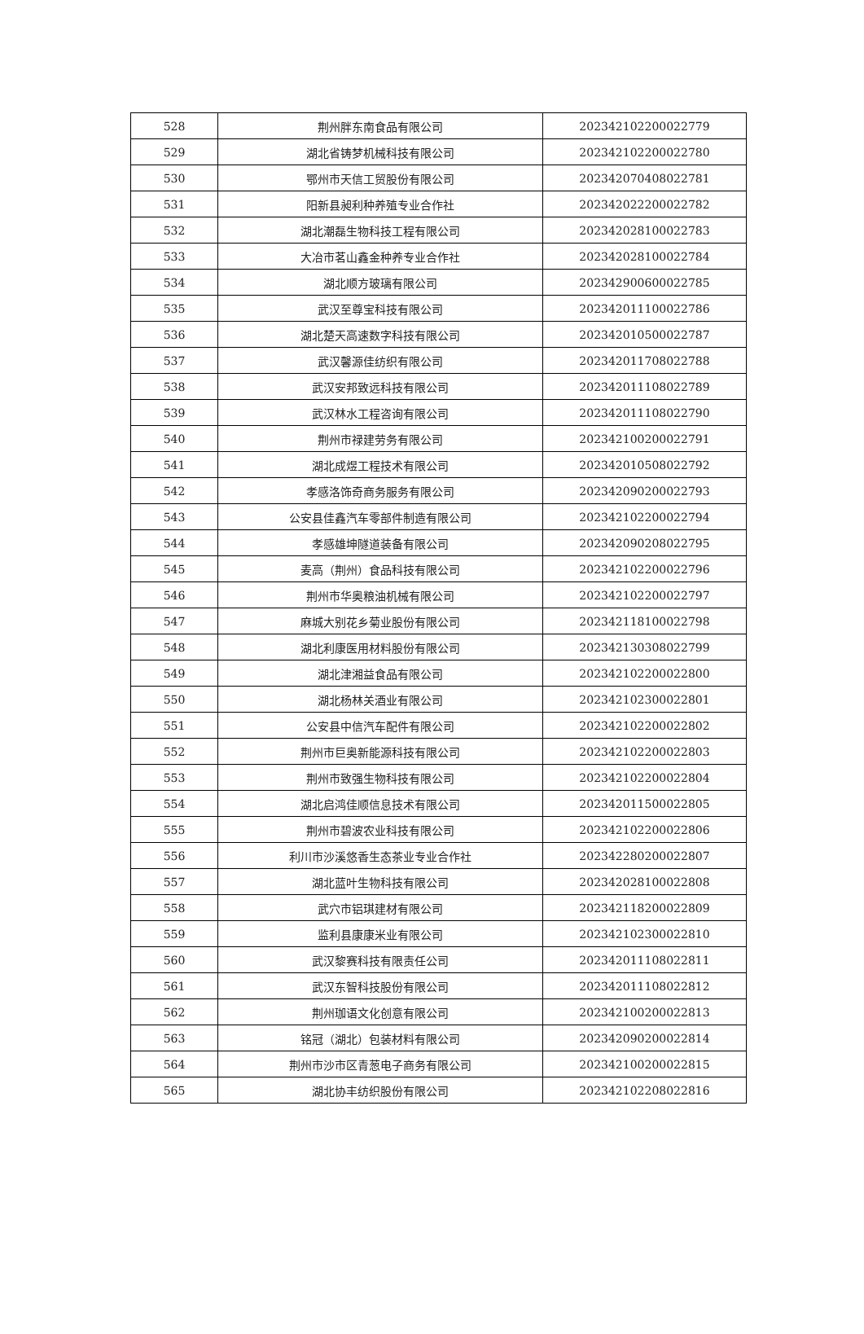| 528 | 荆州胖东南食品有限公司 | 202342102200022779 |
| 529 | 湖北省铸梦机械科技有限公司 | 202342102200022780 |
| 530 | 鄂州市天信工贸股份有限公司 | 202342070408022781 |
| 531 | 阳新县昶利种养殖专业合作社 | 202342022200022782 |
| 532 | 湖北潮磊生物科技工程有限公司 | 202342028100022783 |
| 533 | 大冶市茗山鑫金种养专业合作社 | 202342028100022784 |
| 534 | 湖北顺方玻璃有限公司 | 202342900600022785 |
| 535 | 武汉至尊宝科技有限公司 | 202342011100022786 |
| 536 | 湖北楚天高速数字科技有限公司 | 202342010500022787 |
| 537 | 武汉馨源佳纺织有限公司 | 202342011708022788 |
| 538 | 武汉安邦致远科技有限公司 | 202342011108022789 |
| 539 | 武汉林水工程咨询有限公司 | 202342011108022790 |
| 540 | 荆州市禄建劳务有限公司 | 202342100200022791 |
| 541 | 湖北成煜工程技术有限公司 | 202342010508022792 |
| 542 | 孝感洛饰奇商务服务有限公司 | 202342090200022793 |
| 543 | 公安县佳鑫汽车零部件制造有限公司 | 202342102200022794 |
| 544 | 孝感雄坤隧道装备有限公司 | 202342090208022795 |
| 545 | 麦高（荆州）食品科技有限公司 | 202342102200022796 |
| 546 | 荆州市华奥粮油机械有限公司 | 202342102200022797 |
| 547 | 麻城大别花乡菊业股份有限公司 | 202342118100022798 |
| 548 | 湖北利康医用材料股份有限公司 | 202342130308022799 |
| 549 | 湖北津湘益食品有限公司 | 202342102200022800 |
| 550 | 湖北杨林关酒业有限公司 | 202342102300022801 |
| 551 | 公安县中信汽车配件有限公司 | 202342102200022802 |
| 552 | 荆州市巨奥新能源科技有限公司 | 202342102200022803 |
| 553 | 荆州市致强生物科技有限公司 | 202342102200022804 |
| 554 | 湖北启鸿佳顺信息技术有限公司 | 202342011500022805 |
| 555 | 荆州市碧波农业科技有限公司 | 202342102200022806 |
| 556 | 利川市沙溪悠香生态茶业专业合作社 | 202342280200022807 |
| 557 | 湖北蓝叶生物科技有限公司 | 202342028100022808 |
| 558 | 武穴市铝琪建材有限公司 | 202342118200022809 |
| 559 | 监利县康康米业有限公司 | 202342102300022810 |
| 560 | 武汉黎赛科技有限责任公司 | 202342011108022811 |
| 561 | 武汉东智科技股份有限公司 | 202342011108022812 |
| 562 | 荆州珈语文化创意有限公司 | 202342100200022813 |
| 563 | 铭冠（湖北）包装材料有限公司 | 202342090200022814 |
| 564 | 荆州市沙市区青葱电子商务有限公司 | 202342100200022815 |
| 565 | 湖北协丰纺织股份有限公司 | 202342102208022816 |